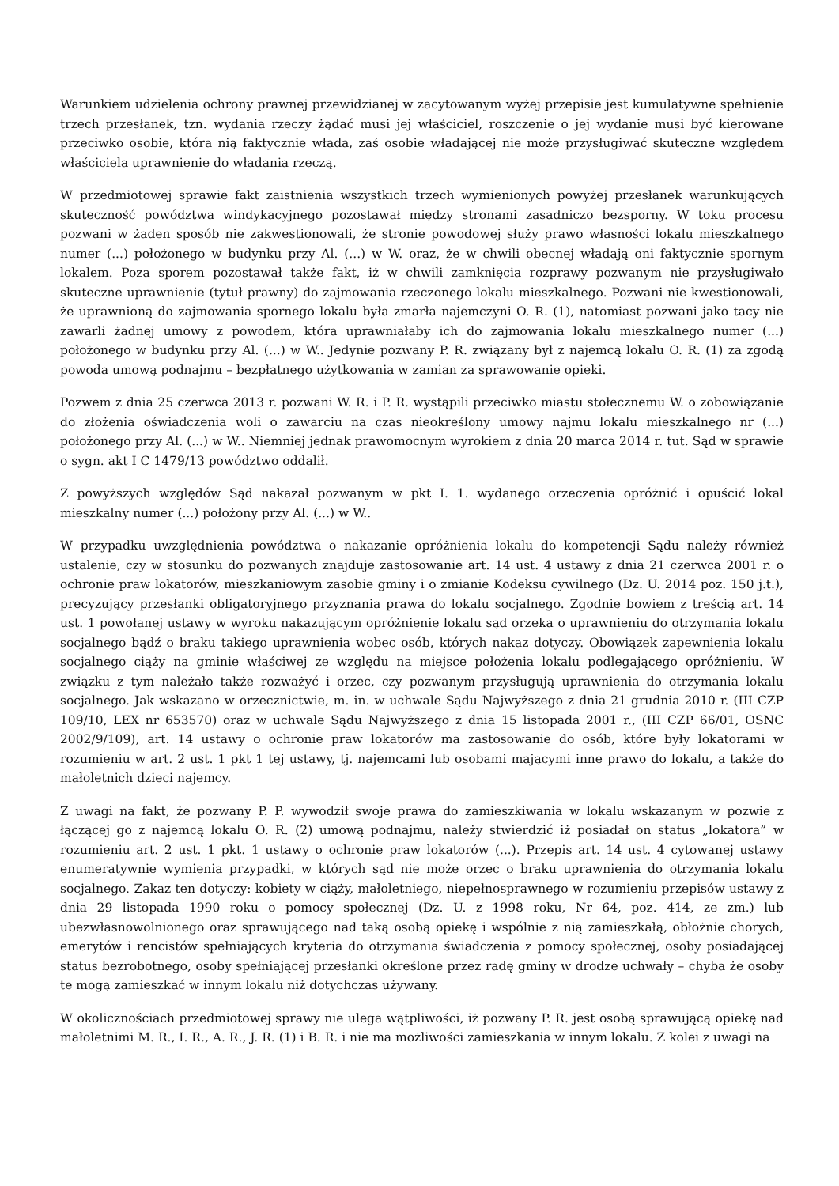Warunkiem udzielenia ochrony prawnej przewidzianej w zacytowanym wyżej przepisie jest kumulatywne spełnienie trzech przesłanek, tzn. wydania rzeczy żądać musi jej właściciel, roszczenie o jej wydanie musi być kierowane przeciwko osobie, która nią faktycznie włada, zaś osobie władającej nie może przysługiwać skuteczne względem właściciela uprawnienie do władania rzeczą.
W przedmiotowej sprawie fakt zaistnienia wszystkich trzech wymienionych powyżej przesłanek warunkujących skuteczność powództwa windykacyjnego pozostawał między stronami zasadniczo bezsporny. W toku procesu pozwani w żaden sposób nie zakwestionowali, że stronie powodowej służy prawo własności lokalu mieszkalnego numer (...) położonego w budynku przy Al. (...) w W. oraz, że w chwili obecnej władają oni faktycznie spornym lokalem. Poza sporem pozostawał także fakt, iż w chwili zamknięcia rozprawy pozwanym nie przysługiwało skuteczne uprawnienie (tytuł prawny) do zajmowania rzeczonego lokalu mieszkalnego. Pozwani nie kwestionowali, że uprawnioną do zajmowania spornego lokalu była zmarła najemczyni O. R. (1), natomiast pozwani jako tacy nie zawarli żadnej umowy z powodem, która uprawniałaby ich do zajmowania lokalu mieszkalnego numer (...) położonego w budynku przy Al. (...) w W.. Jedynie pozwany P. R. związany był z najemcą lokalu O. R. (1) za zgodą powoda umową podnajmu – bezpłatnego użytkowania w zamian za sprawowanie opieki.
Pozwem z dnia 25 czerwca 2013 r. pozwani W. R. i P. R. wystąpili przeciwko miastu stołecznemu W. o zobowiązanie do złożenia oświadczenia woli o zawarciu na czas nieokreślony umowy najmu lokalu mieszkalnego nr (...) położonego przy Al. (...) w W.. Niemniej jednak prawomocnym wyrokiem z dnia 20 marca 2014 r. tut. Sąd w sprawie o sygn. akt I C 1479/13 powództwo oddalił.
Z powyższych względów Sąd nakazał pozwanym w pkt I. 1. wydanego orzeczenia opróżnić i opuścić lokal mieszkalny numer (...) położony przy Al. (...) w W..
W przypadku uwzględnienia powództwa o nakazanie opróżnienia lokalu do kompetencji Sądu należy również ustalenie, czy w stosunku do pozwanych znajduje zastosowanie art. 14 ust. 4 ustawy z dnia 21 czerwca 2001 r. o ochronie praw lokatorów, mieszkaniowym zasobie gminy i o zmianie Kodeksu cywilnego (Dz. U. 2014 poz. 150 j.t.), precyzujący przesłanki obligatoryjnego przyznania prawa do lokalu socjalnego. Zgodnie bowiem z treścią art. 14 ust. 1 powołanej ustawy w wyroku nakazującym opróżnienie lokalu sąd orzeka o uprawnieniu do otrzymania lokalu socjalnego bądź o braku takiego uprawnienia wobec osób, których nakaz dotyczy. Obowiązek zapewnienia lokalu socjalnego ciąży na gminie właściwej ze względu na miejsce położenia lokalu podlegającego opróżnieniu. W związku z tym należało także rozważyć i orzec, czy pozwanym przysługują uprawnienia do otrzymania lokalu socjalnego. Jak wskazano w orzecznictwie, m. in. w uchwale Sądu Najwyższego z dnia 21 grudnia 2010 r. (III CZP 109/10, LEX nr 653570) oraz w uchwale Sądu Najwyższego z dnia 15 listopada 2001 r., (III CZP 66/01, OSNC 2002/9/109), art. 14 ustawy o ochronie praw lokatorów ma zastosowanie do osób, które były lokatorami w rozumieniu w art. 2 ust. 1 pkt 1 tej ustawy, tj. najemcami lub osobami mającymi inne prawo do lokalu, a także do małoletnich dzieci najemcy.
Z uwagi na fakt, że pozwany P. P. wywodził swoje prawa do zamieszkiwania w lokalu wskazanym w pozwie z łączącej go z najemcą lokalu O. R. (2) umową podnajmu, należy stwierdzić iż posiadał on status „lokatora” w rozumieniu art. 2 ust. 1 pkt. 1 ustawy o ochronie praw lokatorów (...). Przepis art. 14 ust. 4 cytowanej ustawy enumeratywnie wymienia przypadki, w których sąd nie może orzec o braku uprawnienia do otrzymania lokalu socjalnego. Zakaz ten dotyczy: kobiety w ciąży, małoletniego, niepełnosprawnego w rozumieniu przepisów ustawy z dnia 29 listopada 1990 roku o pomocy społecznej (Dz. U. z 1998 roku, Nr 64, poz. 414, ze zm.) lub ubezwłasnowolnionego oraz sprawującego nad taką osobą opiekę i wspólnie z nią zamieszkałą, obłożnie chorych, emerytów i rencistów spełniających kryteria do otrzymania świadczenia z pomocy społecznej, osoby posiadającej status bezrobotnego, osoby spełniającej przesłanki określone przez radę gminy w drodze uchwały – chyba że osoby te mogą zamieszkać w innym lokalu niż dotychczas używany.
W okolicznościach przedmiotowej sprawy nie ulega wątpliwości, iż pozwany P. R. jest osobą sprawującą opiekę nad małoletnimi M. R., I. R., A. R., J. R. (1) i B. R. i nie ma możliwości zamieszkania w innym lokalu. Z kolei z uwagi na